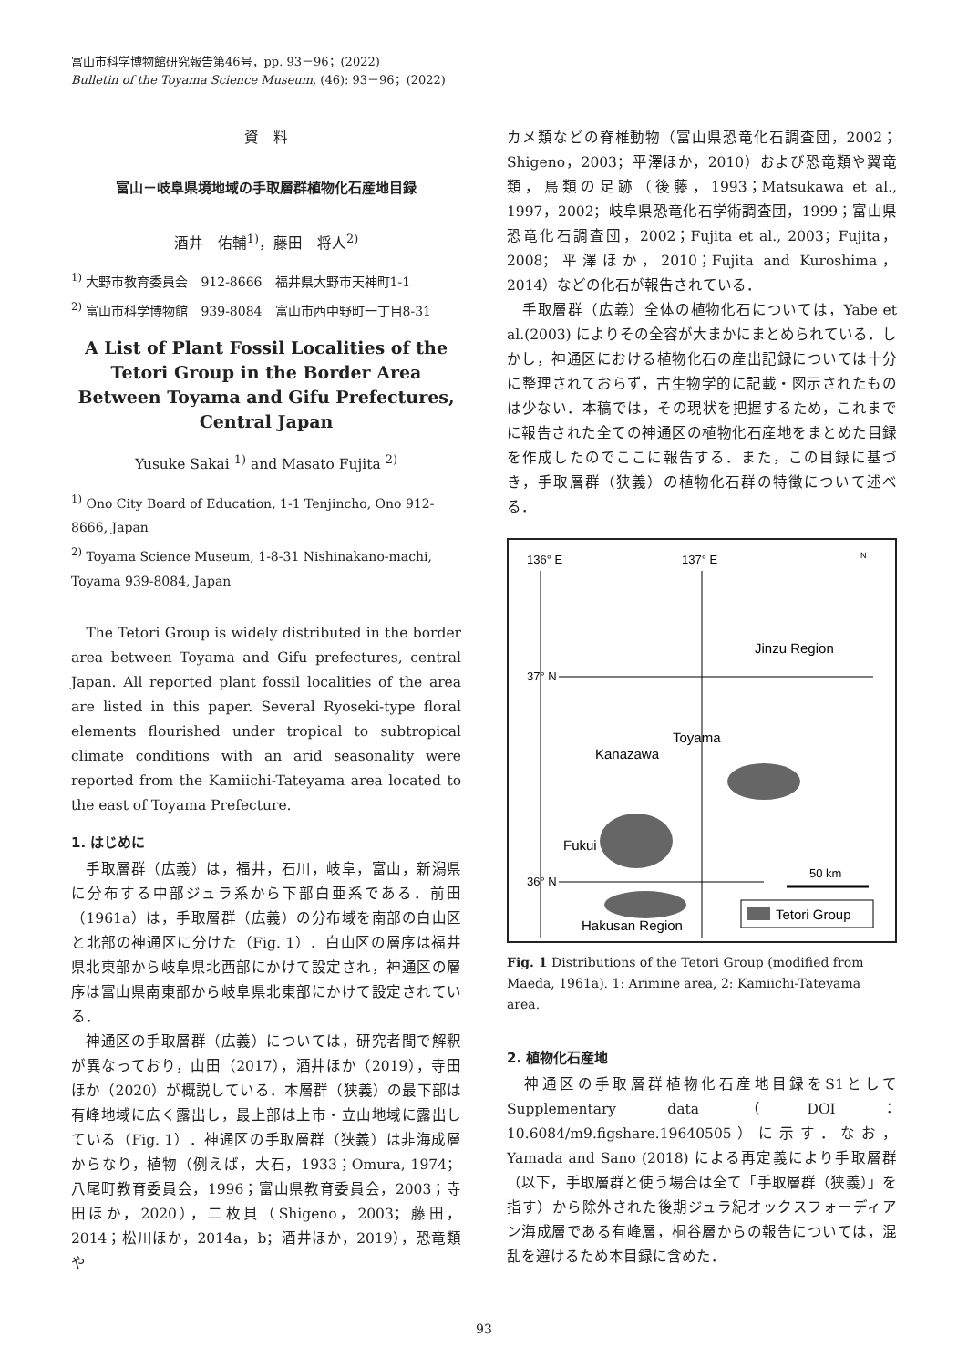富山市科学博物館研究報告第46号，pp. 93－96；(2022)
Bulletin of the Toyama Science Museum, (46): 93－96；(2022)
資　料
富山－岐阜県境地域の手取層群植物化石産地目録
酒井　佑輔<sup>1)</sup>，藤田　将人<sup>2)</sup>
<sup>1)</sup> 大野市教育委員会　912-8666　福井県大野市天神町1-1
<sup>2)</sup> 富山市科学博物館　939-8084　富山市西中野町一丁目8-31
A List of Plant Fossil Localities of the Tetori Group in the Border Area Between Toyama and Gifu Prefectures, Central Japan
Yusuke Sakai <sup>1)</sup> and Masato Fujita <sup>2)</sup>
<sup>1)</sup> Ono City Board of Education, 1-1 Tenjincho, Ono 912-8666, Japan
<sup>2)</sup> Toyama Science Museum, 1-8-31 Nishinakano-machi, Toyama 939-8084, Japan
　The Tetori Group is widely distributed in the border area between Toyama and Gifu prefectures, central Japan. All reported plant fossil localities of the area are listed in this paper. Several Ryoseki-type floral elements flourished under tropical to subtropical climate conditions with an arid seasonality were reported from the Kamiichi-Tateyama area located to the east of Toyama Prefecture.
1. はじめに
　手取層群（広義）は，福井，石川，岐阜，富山，新潟県に分布する中部ジュラ系から下部白亜系である．前田（1961a）は，手取層群（広義）の分布域を南部の白山区と北部の神通区に分けた（Fig. 1）．白山区の層序は福井県北東部から岐阜県北西部にかけて設定され，神通区の層序は富山県南東部から岐阜県北東部にかけて設定されている．
　神通区の手取層群（広義）については，研究者間で解釈が異なっており，山田（2017），酒井ほか（2019），寺田ほか（2020）が概説している．本層群（狭義）の最下部は有峰地域に広く露出し，最上部は上市・立山地域に露出している（Fig. 1）．神通区の手取層群（狭義）は非海成層からなり，植物（例えば，大石，1933；Omura, 1974；八尾町教育委員会，1996；富山県教育委員会，2003；寺田ほか，2020），二枚貝（Shigeno，2003；藤田，2014；松川ほか，2014a，b；酒井ほか，2019），恐竜類や
カメ類などの脊椎動物（富山県恐竜化石調査団，2002；Shigeno，2003；平澤ほか，2010）および恐竜類や翼竜類，鳥類の足跡（後藤，1993；Matsukawa et al., 1997，2002；岐阜県恐竜化石学術調査団，1999；富山県恐竜化石調査団，2002；Fujita et al., 2003；Fujita，2008；平澤ほか，2010；Fujita and Kuroshima，2014）などの化石が報告されている．
　手取層群（広義）全体の植物化石については，Yabe et al.(2003) によりその全容が大まかにまとめられている．しかし，神通区における植物化石の産出記録については十分に整理されておらず，古生物学的に記載・図示されたものは少ない．本稿では，その現状を把握するため，これまでに報告された全ての神通区の植物化石産地をまとめた目録を作成したのでここに報告する．また，この目録に基づき，手取層群（狭義）の植物化石群の特徴について述べる．
136° E
137° E
N
37° N
36° N
Jinzu Region
Toyama
Kanazawa
Fukui
Hakusan Region
50 km
Tetori Group
Fig. 1 Distributions of the Tetori Group (modified from Maeda, 1961a). 1: Arimine area, 2: Kamiichi-Tateyama area.
2. 植物化石産地
　神通区の手取層群植物化石産地目録をS1としてSupplementary data（DOI：10.6084/m9.figshare.19640505）に示す．なお，Yamada and Sano (2018) による再定義により手取層群（以下，手取層群と使う場合は全て「手取層群（狭義）」を指す）から除外された後期ジュラ紀オックスフォーディアン海成層である有峰層，桐谷層からの報告については，混乱を避けるため本目録に含めた．
93